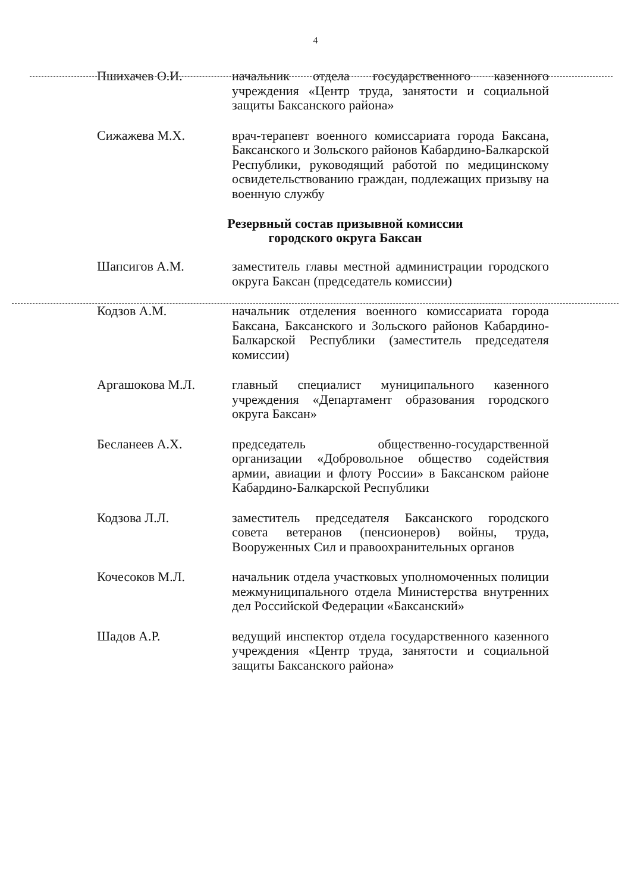4
Пшихачев О.И. начальник отдела государственного казенного учреждения «Центр труда, занятости и социальной защиты Баксанского района»
Сижажева М.Х. врач-терапевт военного комиссариата города Баксана, Баксанского и Зольского районов Кабардино-Балкарской Республики, руководящий работой по медицинскому освидетельствованию граждан, подлежащих призыву на военную службу
Резервный состав призывной комиссии
городского округа Баксан
Шапсигов А.М. заместитель главы местной администрации городского округа Баксан (председатель комиссии)
Кодзов А.М. начальник отделения военного комиссариата города Баксана, Баксанского и Зольского районов Кабардино-Балкарской Республики (заместитель председателя комиссии)
Аргашокова М.Л. главный специалист муниципального казенного учреждения «Департамент образования городского округа Баксан»
Бесланеев А.Х. председатель общественно-государственной организации «Добровольное общество содействия армии, авиации и флоту России» в Баксанском районе Кабардино-Балкарской Республики
Кодзова Л.Л. заместитель председателя Баксанского городского совета ветеранов (пенсионеров) войны, труда, Вооруженных Сил и правоохранительных органов
Кочесоков М.Л. начальник отдела участковых уполномоченных полиции межмуниципального отдела Министерства внутренних дел Российской Федерации «Баксанский»
Шадов А.Р. ведущий инспектор отдела государственного казенного учреждения «Центр труда, занятости и социальной защиты Баксанского района»